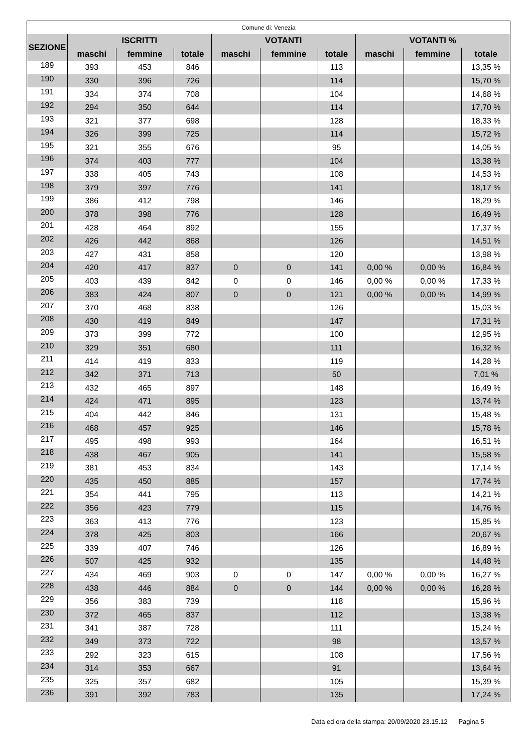| Comune di: Venezia | | | | | | | | | |
| --- | --- | --- | --- | --- | --- | --- | --- | --- | --- |
| SEZIONE | ISCRITTI | | | VOTANTI | | | VOTANTI % | | |
| | maschi | femmine | totale | maschi | femmine | totale | maschi | femmine | totale |
| 189 | 393 | 453 | 846 | | | 113 | | | 13,35 % |
| 190 | 330 | 396 | 726 | | | 114 | | | 15,70 % |
| 191 | 334 | 374 | 708 | | | 104 | | | 14,68 % |
| 192 | 294 | 350 | 644 | | | 114 | | | 17,70 % |
| 193 | 321 | 377 | 698 | | | 128 | | | 18,33 % |
| 194 | 326 | 399 | 725 | | | 114 | | | 15,72 % |
| 195 | 321 | 355 | 676 | | | 95 | | | 14,05 % |
| 196 | 374 | 403 | 777 | | | 104 | | | 13,38 % |
| 197 | 338 | 405 | 743 | | | 108 | | | 14,53 % |
| 198 | 379 | 397 | 776 | | | 141 | | | 18,17 % |
| 199 | 386 | 412 | 798 | | | 146 | | | 18,29 % |
| 200 | 378 | 398 | 776 | | | 128 | | | 16,49 % |
| 201 | 428 | 464 | 892 | | | 155 | | | 17,37 % |
| 202 | 426 | 442 | 868 | | | 126 | | | 14,51 % |
| 203 | 427 | 431 | 858 | | | 120 | | | 13,98 % |
| 204 | 420 | 417 | 837 | 0 | 0 | 141 | 0,00 % | 0,00 % | 16,84 % |
| 205 | 403 | 439 | 842 | 0 | 0 | 146 | 0,00 % | 0,00 % | 17,33 % |
| 206 | 383 | 424 | 807 | 0 | 0 | 121 | 0,00 % | 0,00 % | 14,99 % |
| 207 | 370 | 468 | 838 | | | 126 | | | 15,03 % |
| 208 | 430 | 419 | 849 | | | 147 | | | 17,31 % |
| 209 | 373 | 399 | 772 | | | 100 | | | 12,95 % |
| 210 | 329 | 351 | 680 | | | 111 | | | 16,32 % |
| 211 | 414 | 419 | 833 | | | 119 | | | 14,28 % |
| 212 | 342 | 371 | 713 | | | 50 | | | 7,01 % |
| 213 | 432 | 465 | 897 | | | 148 | | | 16,49 % |
| 214 | 424 | 471 | 895 | | | 123 | | | 13,74 % |
| 215 | 404 | 442 | 846 | | | 131 | | | 15,48 % |
| 216 | 468 | 457 | 925 | | | 146 | | | 15,78 % |
| 217 | 495 | 498 | 993 | | | 164 | | | 16,51 % |
| 218 | 438 | 467 | 905 | | | 141 | | | 15,58 % |
| 219 | 381 | 453 | 834 | | | 143 | | | 17,14 % |
| 220 | 435 | 450 | 885 | | | 157 | | | 17,74 % |
| 221 | 354 | 441 | 795 | | | 113 | | | 14,21 % |
| 222 | 356 | 423 | 779 | | | 115 | | | 14,76 % |
| 223 | 363 | 413 | 776 | | | 123 | | | 15,85 % |
| 224 | 378 | 425 | 803 | | | 166 | | | 20,67 % |
| 225 | 339 | 407 | 746 | | | 126 | | | 16,89 % |
| 226 | 507 | 425 | 932 | | | 135 | | | 14,48 % |
| 227 | 434 | 469 | 903 | 0 | 0 | 147 | 0,00 % | 0,00 % | 16,27 % |
| 228 | 438 | 446 | 884 | 0 | 0 | 144 | 0,00 % | 0,00 % | 16,28 % |
| 229 | 356 | 383 | 739 | | | 118 | | | 15,96 % |
| 230 | 372 | 465 | 837 | | | 112 | | | 13,38 % |
| 231 | 341 | 387 | 728 | | | 111 | | | 15,24 % |
| 232 | 349 | 373 | 722 | | | 98 | | | 13,57 % |
| 233 | 292 | 323 | 615 | | | 108 | | | 17,56 % |
| 234 | 314 | 353 | 667 | | | 91 | | | 13,64 % |
| 235 | 325 | 357 | 682 | | | 105 | | | 15,39 % |
| 236 | 391 | 392 | 783 | | | 135 | | | 17,24 % |
Data ed ora della stampa: 20/09/2020 23.15.12 Pagina 5